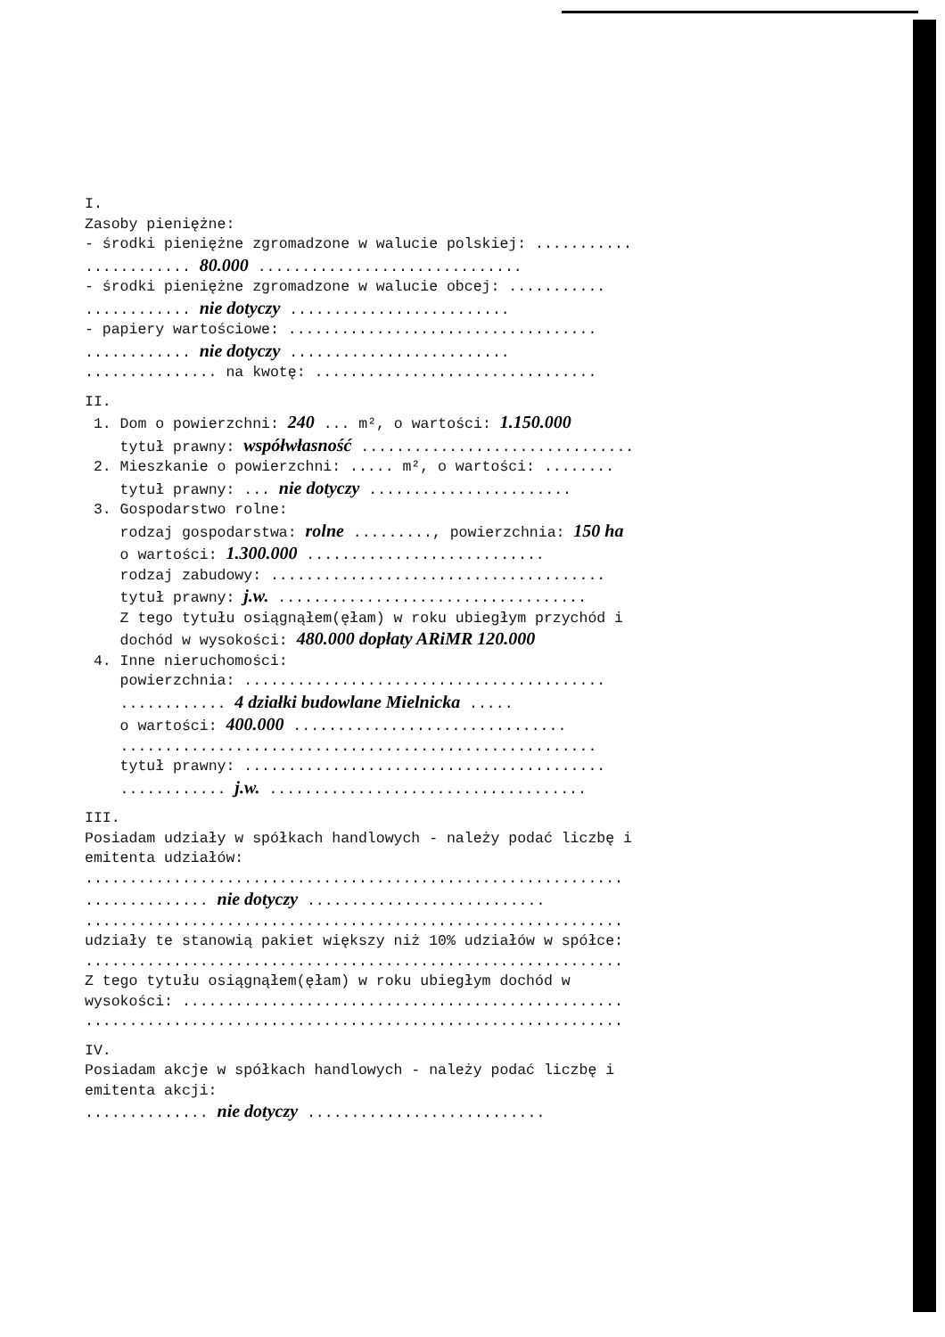I.
Zasoby pieniężne:
- środki pieniężne zgromadzone w walucie polskiej: ...........
............ 80.000 ..............................
- środki pieniężne zgromadzone w walucie obcej: ...........
............ nie dotyczy .........................
- papiery wartościowe: ...................................
............ nie dotyczy .........................
............... na kwotę: ................................
II.
1. Dom o powierzchni: 240 ... m², o wartości: 1.150.000
tytuł prawny: współwłasność ...............................
2. Mieszkanie o powierzchni: ..... m², o wartości: ........
tytuł prawny: ... nie dotyczy .......................
3. Gospodarstwo rolne:
rodzaj gospodarstwa: rolne ........., powierzchnia: 150 ha
o wartości: 1.300.000 ...........................
rodzaj zabudowy: ......................................
tytuł prawny: j.w. ...................................
Z tego tytułu osiągnąłem(ęłam) w roku ubiegłym przychód i
dochód w wysokości: 480.000 dopłaty ARiMR 120.000
4. Inne nieruchomości:
powierzchnia: .........................................
............ 4 działki budowlane Mielnicka .....
o wartości: 400.000 ...............................
......................................................
tytuł prawny: .........................................
............ j.w. ....................................
III.
Posiadam udziały w spółkach handlowych - należy podać liczbę i
emitenta udziałów:
.............................................................
.............. nie dotyczy ...........................
.............................................................
udziały te stanowią pakiet większy niż 10% udziałów w spółce:
.............................................................
Z tego tytułu osiągnąłem(ęłam) w roku ubiegłym dochód w
wysokości: ..................................................
.............................................................
IV.
Posiadam akcje w spółkach handlowych - należy podać liczbę i
emitenta akcji:
.............. nie dotyczy ...........................